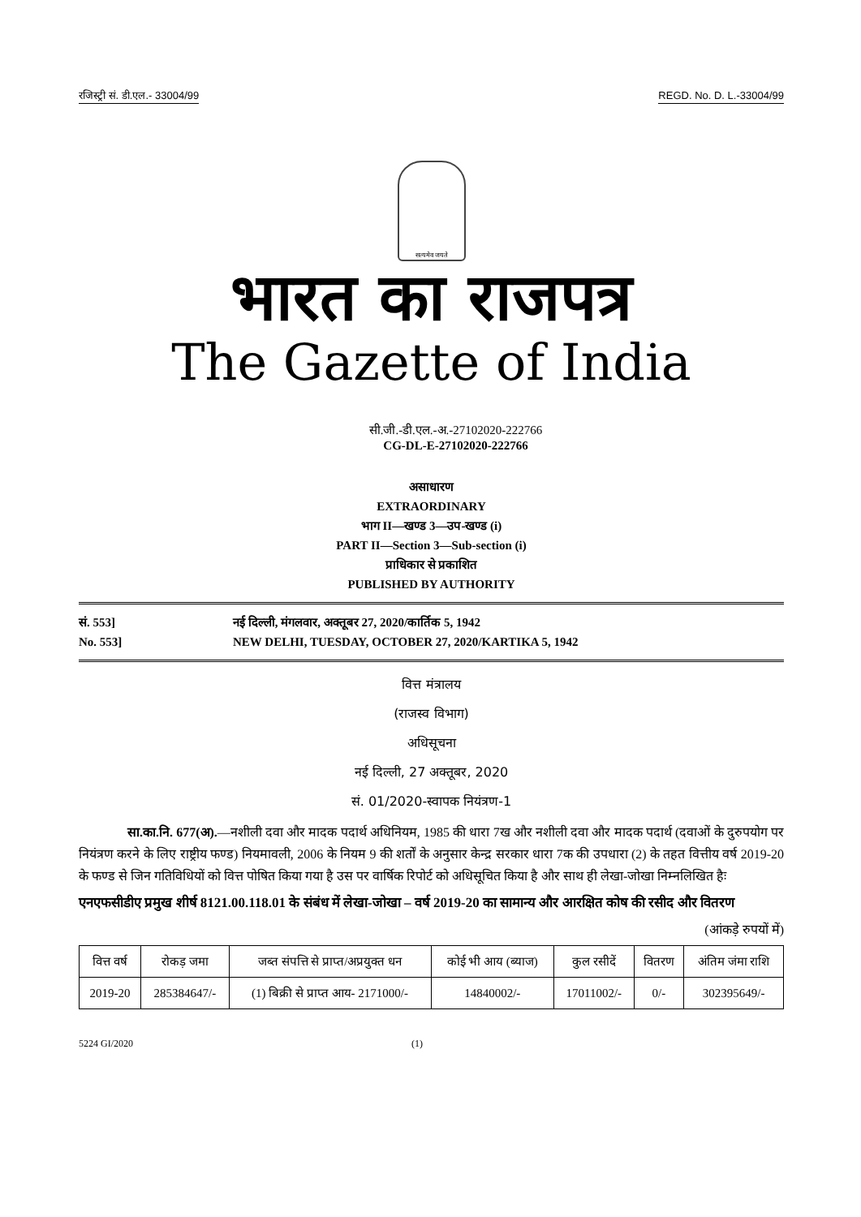रजिस्ट्री सं. डी.एल.- 33004/99 REGD. No. D. L.-33004/99
सत्यमेव जयते
भारत का राजपत्र
The Gazette of India
सी.जी.-डी.एल.-अ.-27102020-222766
CG-DL-E-27102020-222766
असाधारण
EXTRAORDINARY
भाग II—खण्ड 3—उप-खण्ड (i)
PART II—Section 3—Sub-section (i)
प्राधिकार से प्रकाशित
PUBLISHED BY AUTHORITY
सं. 553]
No. 553]
नई दिल्ली, मंगलवार, अक्तूबर 27, 2020/कार्तिक 5, 1942
NEW DELHI, TUESDAY, OCTOBER 27, 2020/KARTIKA 5, 1942
वित्त मंत्रालय
(राजस्व विभाग)
अधिसूचना
नई दिल्ली, 27 अक्तूबर, 2020
सं. 01/2020-स्वापक नियंत्रण-1
सा.का.नि. 677(अ).—नशीली दवा और मादक पदार्थ अधिनियम, 1985 की धारा 7ख और नशीली दवा और मादक पदार्थ (दवाओं के दुरुपयोग पर नियंत्रण करने के लिए राष्ट्रीय फण्ड) नियमावली, 2006 के नियम 9 की शर्तों के अनुसार केन्द्र सरकार धारा 7क की उपधारा (2) के तहत वित्तीय वर्ष 2019-20 के फण्ड से जिन गतिविधियों को वित्त पोषित किया गया है उस पर वार्षिक रिपोर्ट को अधिसूचित किया है और साथ ही लेखा-जोखा निम्नलिखित हैः
एनएफसीडीए प्रमुख शीर्ष 8121.00.118.01 के संबंध में लेखा-जोखा – वर्ष 2019-20 का सामान्य और आरक्षित कोष की रसीद और वितरण
(आंकड़े रुपयों में)
| वित्त वर्ष | रोकड़ जमा | जब्त संपत्ति से प्राप्त/अप्रयुक्त धन | कोई भी आय (ब्याज) | कुल रसीदें | वितरण | अंतिम जंमा राशि |
| --- | --- | --- | --- | --- | --- | --- |
| 2019-20 | 285384647/- | (1) बिक्री से प्राप्त आय- 2171000/- | 14840002/- | 17011002/- | 0/- | 302395649/- |
5224 GI/2020 (1)